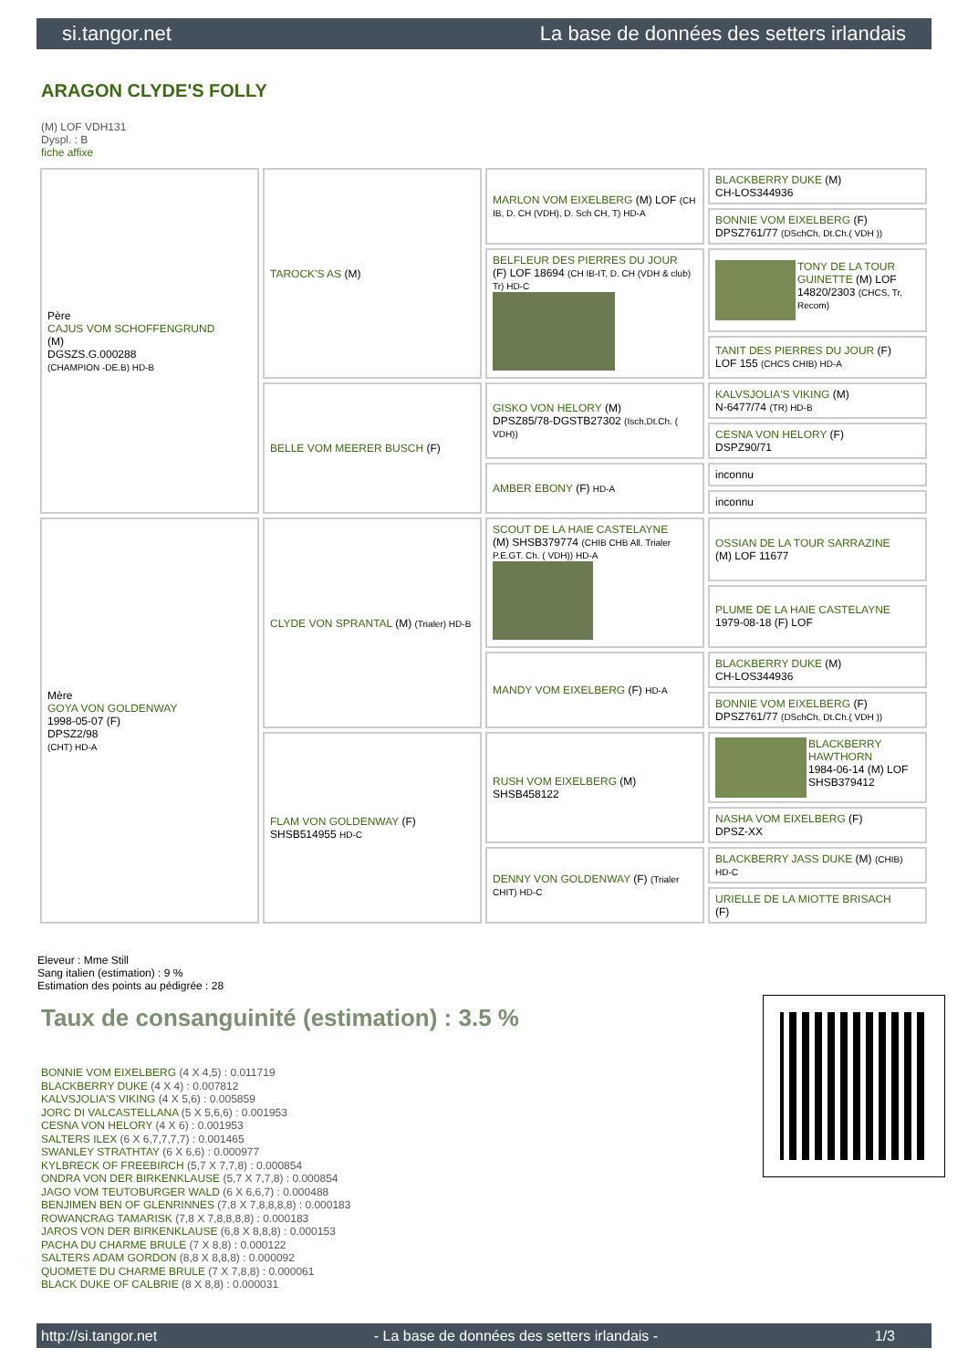si.tangor.net La base de données des setters irlandais
ARAGON CLYDE'S FOLLY
(M) LOF VDH131
Dyspl. : B
fiche affixe
| Père CAJUS VOM SCHOFFENGRUND (M) DGSZS.G.000288 (CHAMPION -DE.B) HD-B | TAROCK'S AS (M) | MARLON VOM EIXELBERG (M) LOF (CH IB, D. CH (VDH), D. Sch CH, T) HD-A | BLACKBERRY DUKE (M) CH-LOS344936 |
| | | | BONNIE VOM EIXELBERG (F) DPSZ761/77 (DSchCh, Dt.Ch.( VDH )) |
| | | BELFLEUR DES PIERRES DU JOUR (F) LOF 18694 (CH IB-IT, D. CH (VDH & club) Tr) HD-C | TONY DE LA TOUR GUINETTE (M) LOF 14820/2303 (CHCS, Tr, Recom) |
| | | | TANIT DES PIERRES DU JOUR (F) LOF 155 (CHCS CHIB) HD-A |
| | BELLE VOM MEERER BUSCH (F) | GISKO VON HELORY (M) DPSZ85/78-DGSTB27302 (Isch,Dt.Ch. ( VDH)) | KALVSJOLIA'S VIKING (M) N-6477/74 (TR) HD-B |
| | | | CESNA VON HELORY (F) DSPZ90/71 |
| | | AMBER EBONY (F) HD-A | inconnu |
| | | | inconnu |
| Mère GOYA VON GOLDENWAY 1998-05-07 (F) DPSZ2/98 (CHT) HD-A | CLYDE VON SPRANTAL (M) (Trialer) HD-B | SCOUT DE LA HAIE CASTELAYNE (M) SHSB379774 (CHIB CHB All. Trialer P.E.GT. Ch. ( VDH)) HD-A | OSSIAN DE LA TOUR SARRAZINE (M) LOF 11677 |
| | | | PLUME DE LA HAIE CASTELAYNE 1979-08-18 (F) LOF |
| | | MANDY VOM EIXELBERG (F) HD-A | BLACKBERRY DUKE (M) CH-LOS344936 |
| | | | BONNIE VOM EIXELBERG (F) DPSZ761/77 (DSchCh, Dt.Ch.( VDH )) |
| | FLAM VON GOLDENWAY (F) SHSB514955 HD-C | RUSH VOM EIXELBERG (M) SHSB458122 | BLACKBERRY HAWTHORN 1984-06-14 (M) LOF SHSB379412 |
| | | | NASHA VOM EIXELBERG (F) DPSZ-XX |
| | | DENNY VON GOLDENWAY (F) (Trialer CHIT) HD-C | BLACKBERRY JASS DUKE (M) (CHIB) HD-C |
| | | | URIELLE DE LA MIOTTE BRISACH (F) |
Eleveur : Mme Still
Sang italien (estimation) : 9 %
Estimation des points au pédigrée : 28
Taux de consanguinité (estimation) : 3.5 %
BONNIE VOM EIXELBERG (4 X 4,5) : 0.011719
BLACKBERRY DUKE (4 X 4) : 0.007812
KALVSJOLIA'S VIKING (4 X 5,6) : 0.005859
JORC DI VALCASTELLANA (5 X 5,6,6) : 0.001953
CESNA VON HELORY (4 X 6) : 0.001953
SALTERS ILEX (6 X 6,7,7,7,7) : 0.001465
SWANLEY STRATHTAY (6 X 6,6) : 0.000977
KYLBRECK OF FREEBIRCH (5,7 X 7,7,8) : 0.000854
ONDRA VON DER BIRKENKLAUSE (5,7 X 7,7,8) : 0.000854
JAGO VOM TEUTOBURGER WALD (6 X 6,6,7) : 0.000488
BENJIMEN BEN OF GLENRINNES (7,8 X 7,8,8,8,8) : 0.000183
ROWANCRAG TAMARISK (7,8 X 7,8,8,8,8) : 0.000183
JAROS VON DER BIRKENKLAUSE (6,8 X 8,8,8) : 0.000153
PACHA DU CHARME BRULE (7 X 8,8) : 0.000122
SALTERS ADAM GORDON (8,8 X 8,8,8) : 0.000092
QUOMETE DU CHARME BRULE (7 X 7,8,8) : 0.000061
BLACK DUKE OF CALBRIE (8 X 8,8) : 0.000031
http://si.tangor.net - La base de données des setters irlandais - 1/3